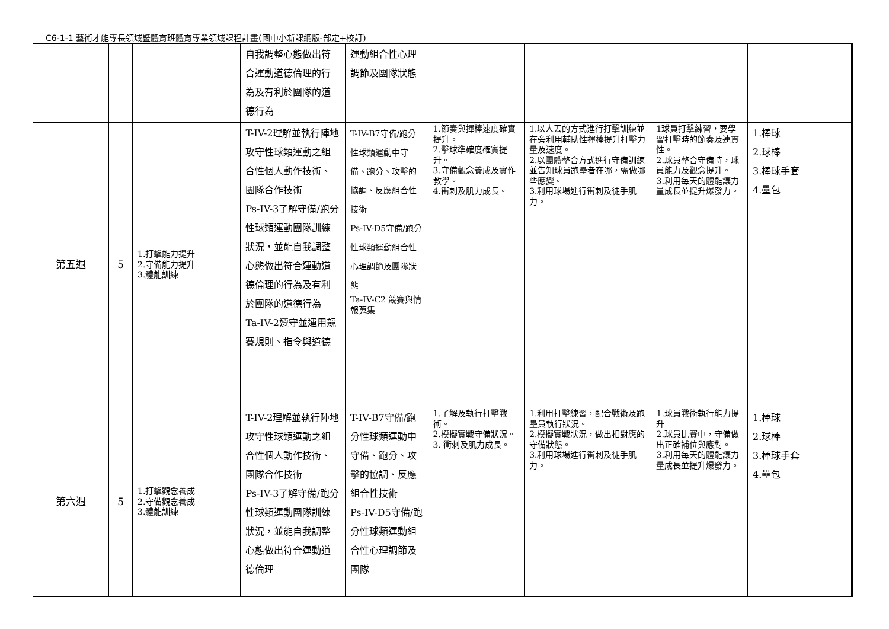C6-1-1 藝術才能專長領域暨體育班體育專業領域課程計畫(國中小新課綱版-部定+校訂)
| | | | 自我調整心態做出符合運動道德倫理的行為及有利於團隊的道德行為 | 運動組合性心理調節及團隊狀態 | | | | |
| 第五週 | 5 | 1.打擊能力提升 2.守備能力提升 3.體能訓練 | T-IV-2理解並執行陣地攻守性球類運動之組合性個人動作技術、團隊合作技術 Ps-IV-3了解守備/跑分性球類運動團隊訓練狀況，並能自我調整心態做出符合運動道德倫理的行為及有利於團隊的道德行為 Ta-IV-2遵守並運用競賽規則、指令與道德 | T-IV-B7守備/跑分性球類運動中守備、跑分、攻擊的協調、反應組合性技術 Ps-IV-D5守備/跑分性球類運動組合性心理調節及團隊狀態 Ta-IV-C2 競賽與情報蒐集 | 1.節奏與揮棒速度確實提升。 2.擊球準確度確實提升。 3.守備觀念養成及實作教學。 4.衝刺及肌力成長。 | 1.以人丟的方式進行打擊訓練並在旁利用輔助性揮棒提升打擊力量及速度。 2.以團體整合方式進行守備訓練並告知球員跑壘者在哪，需做哪些應變。 3.利用球場進行衝刺及徒手肌力。 | 1球員打擊練習，要學習打擊時的節奏及連貫性。 2.球員整合守備時，球員能力及觀念提升。 3.利用每天的體能讓力量成長並提升爆發力。 | 1.棒球 2.球棒 3.棒球手套 4.壘包 |
| 第六週 | 5 | 1.打擊觀念養成 2.守備觀念養成 3.體能訓練 | T-IV-2理解並執行陣地攻守性球類運動之組合性個人動作技術、團隊合作技術 Ps-IV-3了解守備/跑分性球類運動團隊訓練狀況，並能自我調整心態做出符合運動道德倫理 | T-IV-B7守備/跑分性球類運動中守備、跑分、攻擊的協調、反應組合性技術 Ps-IV-D5守備/跑分性球類運動組合性心理調節及團隊 | 1.了解及執行打擊戰術。 2.模擬實戰守備狀況。 3. 衝刺及肌力成長。 | 1.利用打擊練習，配合戰術及跑壘員執行狀況。 2.模擬實戰狀況，做出相對應的守備狀態。 3.利用球場進行衝刺及徒手肌力。 | 1.球員戰術執行能力提升 2.球員比賽中，守備做出正確補位與應對。 3.利用每天的體能讓力量成長並提升爆發力。 | 1.棒球 2.球棒 3.棒球手套 4.壘包 |